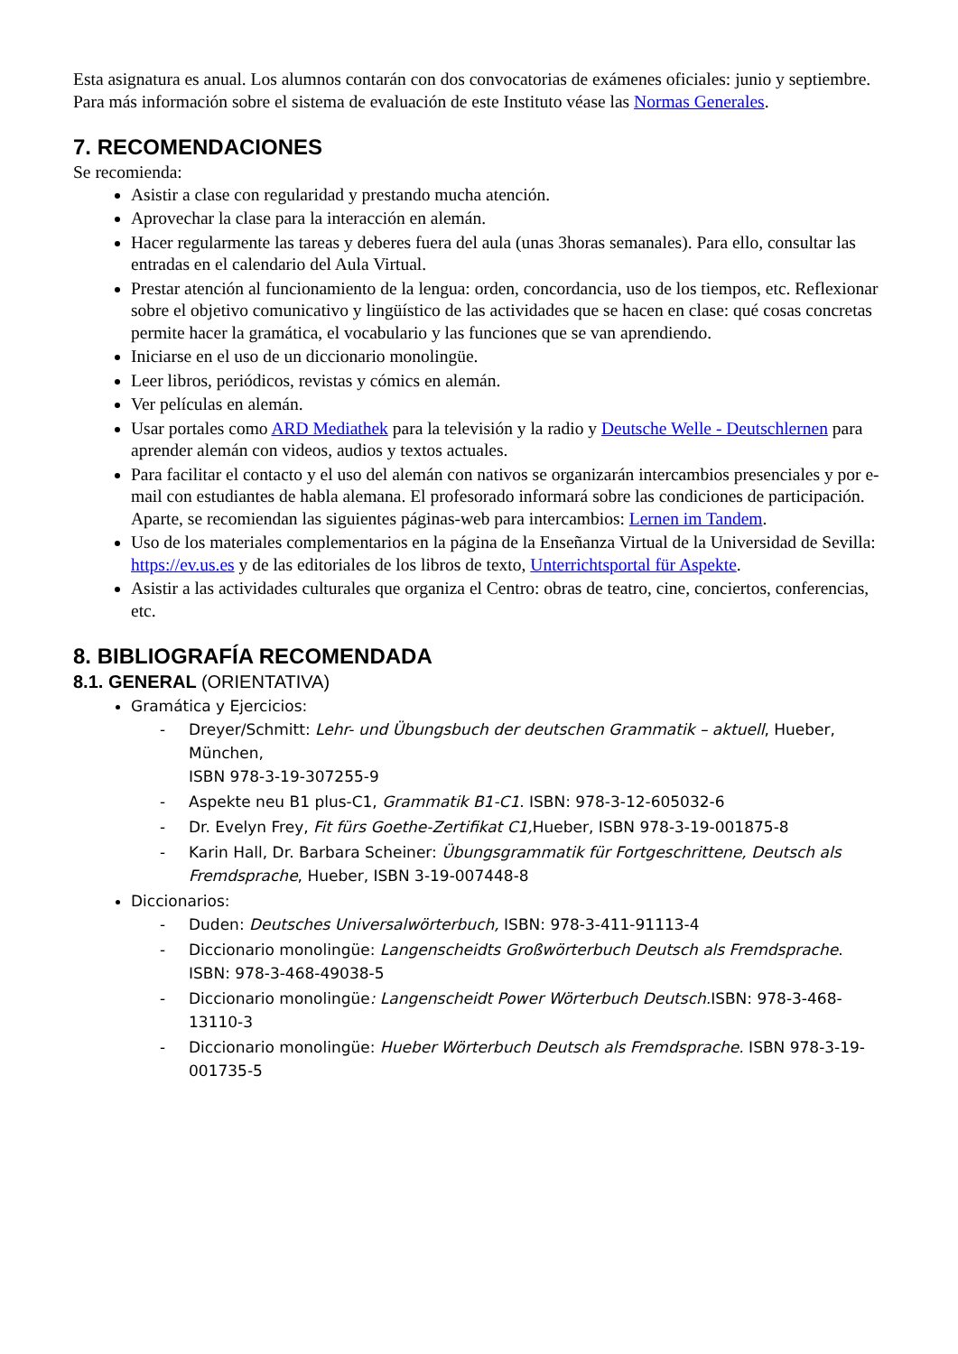Esta asignatura es anual. Los alumnos contarán con dos convocatorias de exámenes oficiales: junio y septiembre. Para más información sobre el sistema de evaluación de este Instituto véase las Normas Generales.
7. RECOMENDACIONES
Se recomienda:
Asistir a clase con regularidad y prestando mucha atención.
Aprovechar la clase para la interacción en alemán.
Hacer regularmente las tareas y deberes fuera del aula (unas 3horas semanales). Para ello, consultar las entradas en el calendario del Aula Virtual.
Prestar atención al funcionamiento de la lengua: orden, concordancia, uso de los tiempos, etc. Reflexionar sobre el objetivo comunicativo y lingüístico de las actividades que se hacen en clase: qué cosas concretas permite hacer la gramática, el vocabulario y las funciones que se van aprendiendo.
Iniciarse en el uso de un diccionario monolingüe.
Leer libros, periódicos, revistas y cómics en alemán.
Ver películas en alemán.
Usar portales como ARD Mediathek para la televisión y la radio y Deutsche Welle - Deutschlernen para aprender alemán con videos, audios y textos actuales.
Para facilitar el contacto y el uso del alemán con nativos se organizarán intercambios presenciales y por e-mail con estudiantes de habla alemana. El profesorado informará sobre las condiciones de participación. Aparte, se recomiendan las siguientes páginas-web para intercambios: Lernen im Tandem.
Uso de los materiales complementarios en la página de la Enseñanza Virtual de la Universidad de Sevilla: https://ev.us.es y de las editoriales de los libros de texto, Unterrichtsportal für Aspekte.
Asistir a las actividades culturales que organiza el Centro: obras de teatro, cine, conciertos, conferencias, etc.
8. BIBLIOGRAFÍA RECOMENDADA
8.1. GENERAL (ORIENTATIVA)
Gramática y Ejercicios:
- Dreyer/Schmitt: Lehr- und Übungsbuch der deutschen Grammatik – aktuell, Hueber, München,
ISBN 978-3-19-307255-9
- Aspekte neu B1 plus-C1, Grammatik B1-C1. ISBN: 978-3-12-605032-6
- Dr. Evelyn Frey, Fit fürs Goethe-Zertifikat C1, Hueber, ISBN 978-3-19-001875-8
- Karin Hall, Dr. Barbara Scheiner: Übungsgrammatik für Fortgeschrittene, Deutsch als Fremdsprache, Hueber, ISBN 3-19-007448-8
Diccionarios:
- Duden: Deutsches Universalwörterbuch, ISBN: 978-3-411-91113-4
- Diccionario monolingüe: Langenscheidts Großwörterbuch Deutsch als Fremdsprache. ISBN: 978-3-468-49038-5
- Diccionario monolingüe: Langenscheidt Power Wörterbuch Deutsch. ISBN: 978-3-468-13110-3
- Diccionario monolingüe: Hueber Wörterbuch Deutsch als Fremdsprache. ISBN 978-3-19-001735-5